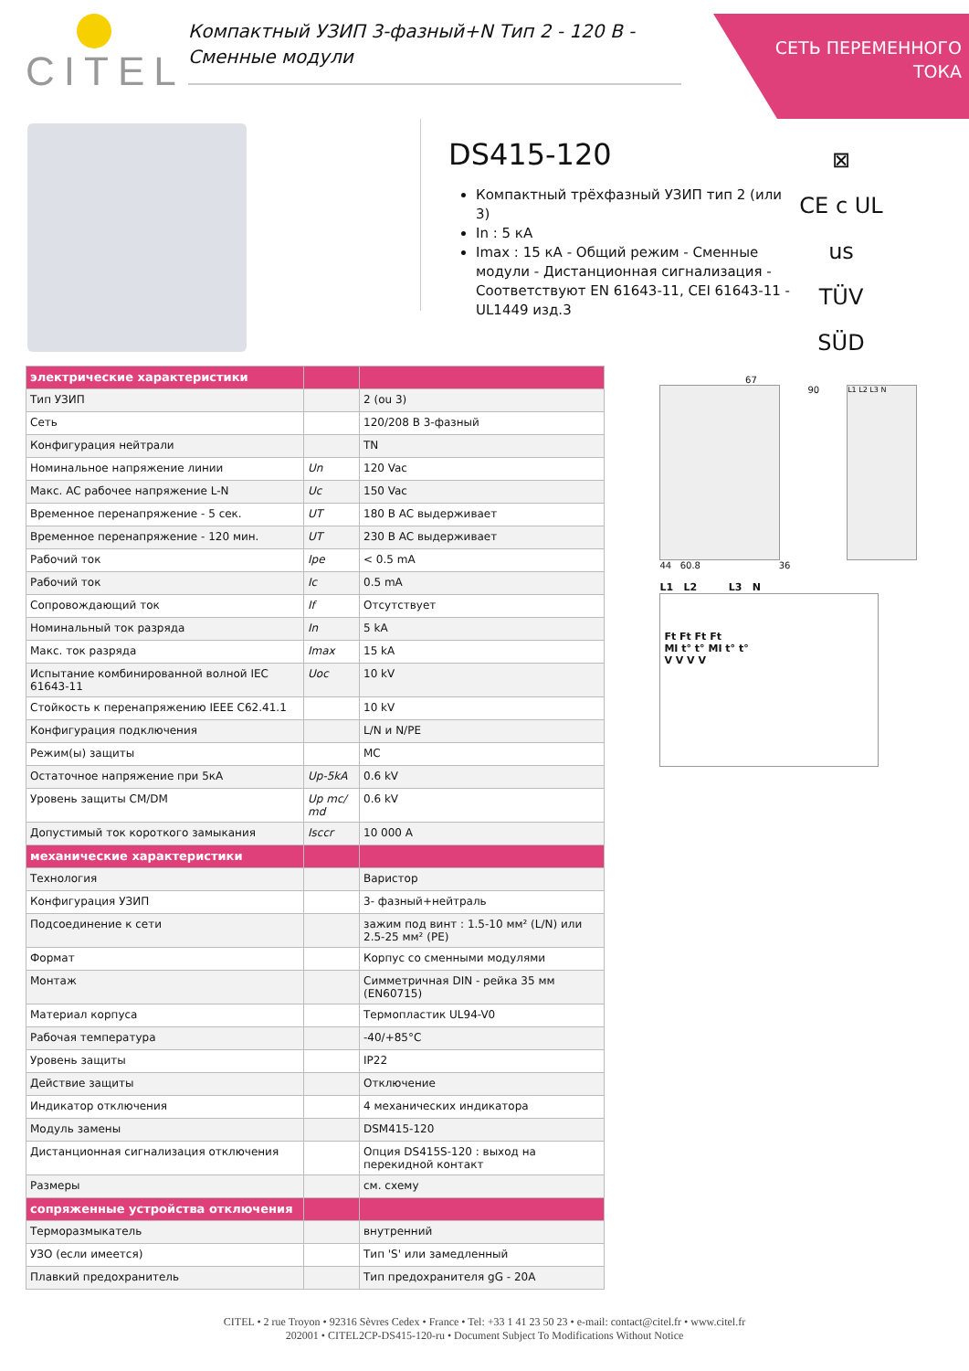CITEL
Компактный УЗИП 3-фазный+N Тип 2 - 120 В -
Сменные модули
СЕТЬ ПЕРЕМЕННОГО
ТОКА
DS415-120
Компактный трёхфазный УЗИП тип 2 (или 3)
In : 5 кА
Imax : 15 кА - Общий режим - Сменные модули - Дистанционная сигнализация - Соответствуют EN 61643-11, CEI 61643-11 - UL1449 изд.3
⊠
CE c UL us
TÜV SÜD
| электрические характеристики | | |
| --- | --- | --- |
| Тип УЗИП | | 2 (ou 3) |
| Сеть | | 120/208 В 3-фазный |
| Конфигурация нейтрали | | TN |
| Номинальное напряжение линии | Un | 120 Vac |
| Макс. AC рабочее напряжение L-N | Uc | 150 Vac |
| Временное перенапряжение - 5 сек. | UT | 180 В AC выдерживает |
| Временное перенапряжение - 120 мин. | UT | 230 В AC выдерживает |
| Рабочий ток | Ipe | < 0.5 mA |
| Рабочий ток | Ic | 0.5 mA |
| Сопровождающий ток | If | Отсутствует |
| Номинальный ток разряда | In | 5 kA |
| Макс. ток разряда | Imax | 15 kA |
| Испытание комбинированной волной IEC 61643-11 | Uoc | 10 kV |
| Стойкость к перенапряжению IEEE C62.41.1 | | 10 kV |
| Конфигурация подключения | | L/N и N/PE |
| Режим(ы) защиты | | MC |
| Остаточное напряжение при 5кА | Up-5kA | 0.6 kV |
| Уровень защиты CM/DM | Up mc/ md | 0.6 kV |
| Допустимый ток короткого замыкания | Isccr | 10 000 A |
| механические характеристики | | |
| Технология | | Варистор |
| Конфигурация УЗИП | | 3- фазный+нейтраль |
| Подсоединение к сети | | зажим под винт : 1.5-10 мм² (L/N) или 2.5-25 мм² (PE) |
| Формат | | Корпус со сменными модулями |
| Монтаж | | Симметричная DIN - рейка 35 мм (EN60715) |
| Материал корпуса | | Термопластик UL94-V0 |
| Рабочая температура | | -40/+85°C |
| Уровень защиты | | IP22 |
| Действие защиты | | Отключение |
| Индикатор отключения | | 4 механических индикатора |
| Модуль замены | | DSM415-120 |
| Дистанционная сигнализация отключения | | Опция DS415S-120 : выход на перекидной контакт |
| Размеры | | см. схему |
| сопряженные устройства отключения | | |
| Терморазмыкатель | | внутренний |
| УЗО (если имеется) | | Тип 'S' или замедленный |
| Плавкий предохранитель | | Тип предохранителя gG - 20A |
67
90
L1 L2 L3 N
44 60.8 36
L1 L2 L3 N
Ft Ft Ft Ft
MI t° t° MI t° t°
V V V V
CITEL • 2 rue Troyon • 92316 Sèvres Cedex • France • Tel: +33 1 41 23 50 23 • e-mail: contact@citel.fr • www.citel.fr
202001 • CITEL2CP-DS415-120-ru • Document Subject To Modifications Without Notice